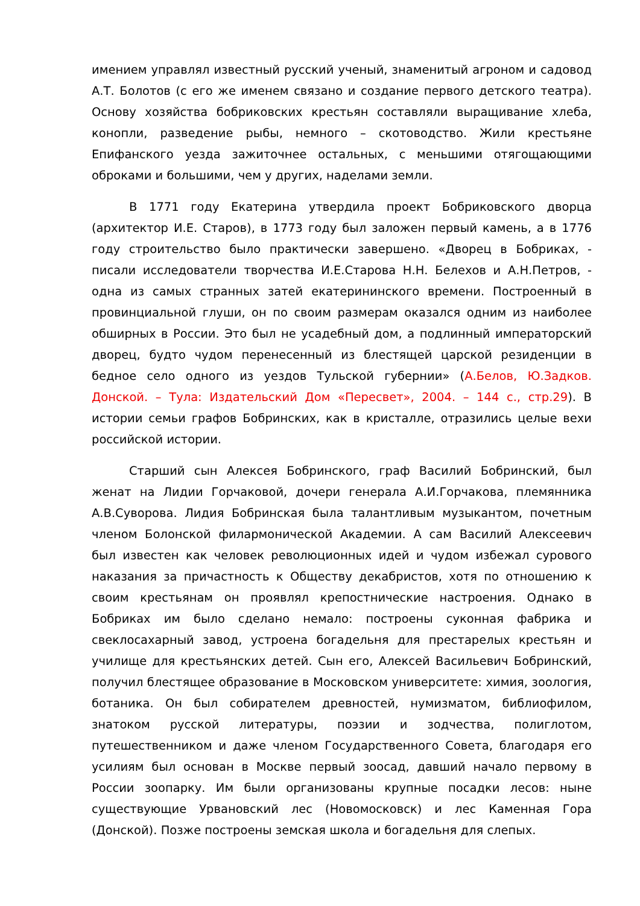имением управлял известный русский ученый, знаменитый агроном и садовод А.Т. Болотов (с его же именем связано и создание первого детского театра). Основу хозяйства бобриковских крестьян составляли выращивание хлеба, конопли, разведение рыбы, немного – скотоводство. Жили крестьяне Епифанского уезда зажиточнее остальных, с меньшими отягощающими оброками и большими, чем у других, наделами земли.
В 1771 году Екатерина утвердила проект Бобриковского дворца (архитектор И.Е. Старов), в 1773 году был заложен первый камень, а в 1776 году строительство было практически завершено. «Дворец в Бобриках, - писали исследователи творчества И.Е.Старова Н.Н. Белехов и А.Н.Петров, - одна из самых странных затей екатерининского времени. Построенный в провинциальной глуши, он по своим размерам оказался одним из наиболее обширных в России. Это был не усадебный дом, а подлинный императорский дворец, будто чудом перенесенный из блестящей царской резиденции в бедное село одного из уездов Тульской губернии» (А.Белов, Ю.Задков. Донской. – Тула: Издательский Дом «Пересвет», 2004. – 144 с., стр.29). В истории семьи графов Бобринских, как в кристалле, отразились целые вехи российской истории.
Старший сын Алексея Бобринского, граф Василий Бобринский, был женат на Лидии Горчаковой, дочери генерала А.И.Горчакова, племянника А.В.Суворова. Лидия Бобринская была талантливым музыкантом, почетным членом Болонской филармонической Академии. А сам Василий Алексеевич был известен как человек революционных идей и чудом избежал сурового наказания за причастность к Обществу декабристов, хотя по отношению к своим крестьянам он проявлял крепостнические настроения. Однако в Бобриках им было сделано немало: построены суконная фабрика и свеклосахарный завод, устроена богадельня для престарелых крестьян и училище для крестьянских детей. Сын его, Алексей Васильевич Бобринский, получил блестящее образование в Московском университете: химия, зоология, ботаника. Он был собирателем древностей, нумизматом, библиофилом, знатоком русской литературы, поэзии и зодчества, полиглотом, путешественником и даже членом Государственного Совета, благодаря его усилиям был основан в Москве первый зоосад, давший начало первому в России зоопарку. Им были организованы крупные посадки лесов: ныне существующие Урвановский лес (Новомосковск) и лес Каменная Гора (Донской). Позже построены земская школа и богадельня для слепых.